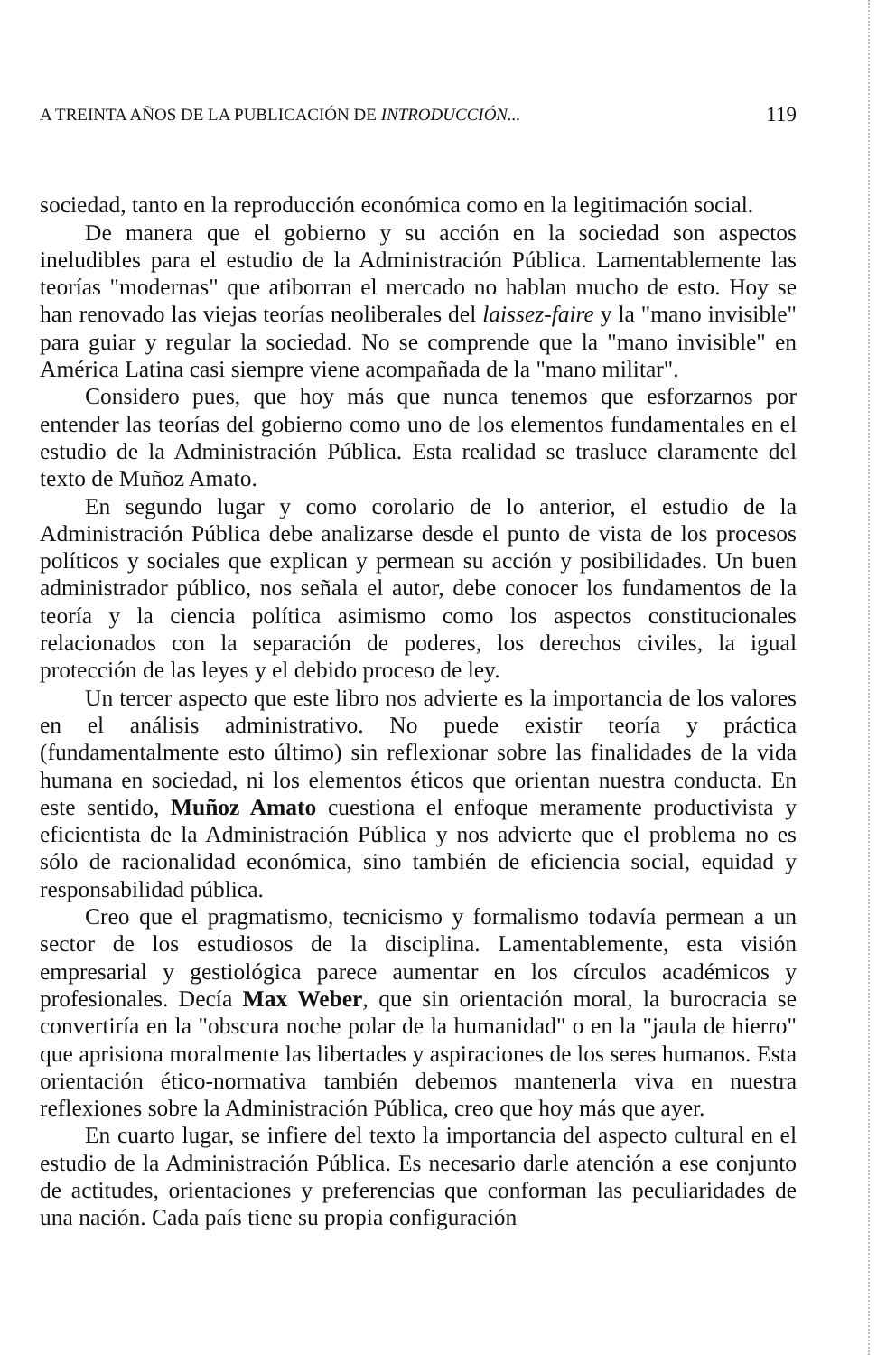A TREINTA AÑOS DE LA PUBLICACIÓN DE INTRODUCCIÓN... 119
sociedad, tanto en la reproducción económica como en la legitimación social.
De manera que el gobierno y su acción en la sociedad son aspectos ineludibles para el estudio de la Administración Pública. Lamentablemente las teorías "modernas" que atiborran el mercado no hablan mucho de esto. Hoy se han renovado las viejas teorías neoliberales del laissez-faire y la "mano invisible" para guiar y regular la sociedad. No se comprende que la "mano invisible" en América Latina casi siempre viene acompañada de la "mano militar".
Considero pues, que hoy más que nunca tenemos que esforzarnos por entender las teorías del gobierno como uno de los elementos fundamentales en el estudio de la Administración Pública. Esta realidad se trasluce claramente del texto de Muñoz Amato.
En segundo lugar y como corolario de lo anterior, el estudio de la Administración Pública debe analizarse desde el punto de vista de los procesos políticos y sociales que explican y permean su acción y posibilidades. Un buen administrador público, nos señala el autor, debe conocer los fundamentos de la teoría y la ciencia política asimismo como los aspectos constitucionales relacionados con la separación de poderes, los derechos civiles, la igual protección de las leyes y el debido proceso de ley.
Un tercer aspecto que este libro nos advierte es la importancia de los valores en el análisis administrativo. No puede existir teoría y práctica (fundamentalmente esto último) sin reflexionar sobre las finalidades de la vida humana en sociedad, ni los elementos éticos que orientan nuestra conducta. En este sentido, Muñoz Amato cuestiona el enfoque meramente productivista y eficientista de la Administración Pública y nos advierte que el problema no es sólo de racionalidad económica, sino también de eficiencia social, equidad y responsabilidad pública.
Creo que el pragmatismo, tecnicismo y formalismo todavía permean a un sector de los estudiosos de la disciplina. Lamentablemente, esta visión empresarial y gestiológica parece aumentar en los círculos académicos y profesionales. Decía Max Weber, que sin orientación moral, la burocracia se convertiría en la "obscura noche polar de la humanidad" o en la "jaula de hierro" que aprisiona moralmente las libertades y aspiraciones de los seres humanos. Esta orientación ético-normativa también debemos mantenerla viva en nuestra reflexiones sobre la Administración Pública, creo que hoy más que ayer.
En cuarto lugar, se infiere del texto la importancia del aspecto cultural en el estudio de la Administración Pública. Es necesario darle atención a ese conjunto de actitudes, orientaciones y preferencias que conforman las peculiaridades de una nación. Cada país tiene su propia configuración